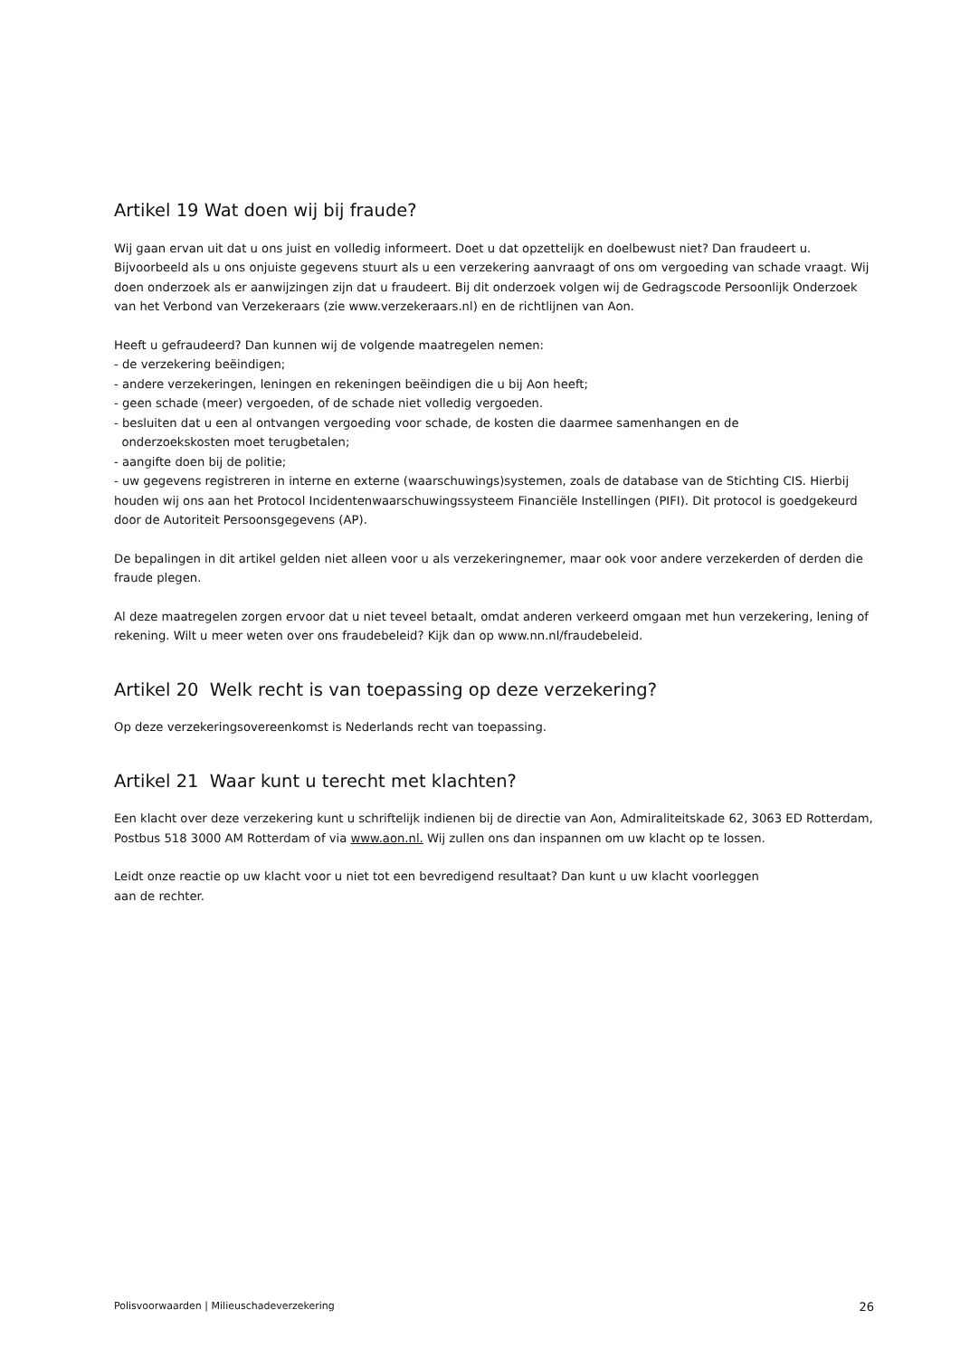Artikel 19 Wat doen wij bij fraude?
Wij gaan ervan uit dat u ons juist en volledig informeert. Doet u dat opzettelijk en doelbewust niet? Dan fraudeert u. Bijvoorbeeld als u ons onjuiste gegevens stuurt als u een verzekering aanvraagt of ons om vergoeding van schade vraagt. Wij doen onderzoek als er aanwijzingen zijn dat u fraudeert. Bij dit onderzoek volgen wij de Gedragscode Persoonlijk Onderzoek van het Verbond van Verzekeraars (zie www.verzekeraars.nl) en de richtlijnen van Aon.
Heeft u gefraudeerd? Dan kunnen wij de volgende maatregelen nemen:
- de verzekering beëindigen;
- andere verzekeringen, leningen en rekeningen beëindigen die u bij Aon heeft;
- geen schade (meer) vergoeden, of de schade niet volledig vergoeden.
- besluiten dat u een al ontvangen vergoeding voor schade, de kosten die daarmee samenhangen en de
onderzoekskosten moet terugbetalen;
- aangifte doen bij de politie;
- uw gegevens registreren in interne en externe (waarschuwings)systemen, zoals de database van de Stichting CIS. Hierbij houden wij ons aan het Protocol Incidentenwaarschuwingssysteem Financiële Instellingen (PIFI). Dit protocol is goedgekeurd door de Autoriteit Persoonsgegevens (AP).
De bepalingen in dit artikel gelden niet alleen voor u als verzekeringnemer, maar ook voor andere verzekerden of derden die fraude plegen.
Al deze maatregelen zorgen ervoor dat u niet teveel betaalt, omdat anderen verkeerd omgaan met hun verzekering, lening of rekening. Wilt u meer weten over ons fraudebeleid? Kijk dan op www.nn.nl/fraudebeleid.
Artikel 20 Welk recht is van toepassing op deze verzekering?
Op deze verzekeringsovereenkomst is Nederlands recht van toepassing.
Artikel 21 Waar kunt u terecht met klachten?
Een klacht over deze verzekering kunt u schriftelijk indienen bij de directie van Aon, Admiraliteitskade 62, 3063 ED Rotterdam, Postbus 518 3000 AM Rotterdam of via www.aon.nl. Wij zullen ons dan inspannen om uw klacht op te lossen.
Leidt onze reactie op uw klacht voor u niet tot een bevredigend resultaat? Dan kunt u uw klacht voorleggen
aan de rechter.
Polisvoorwaarden | Milieuschadeverzekering 26